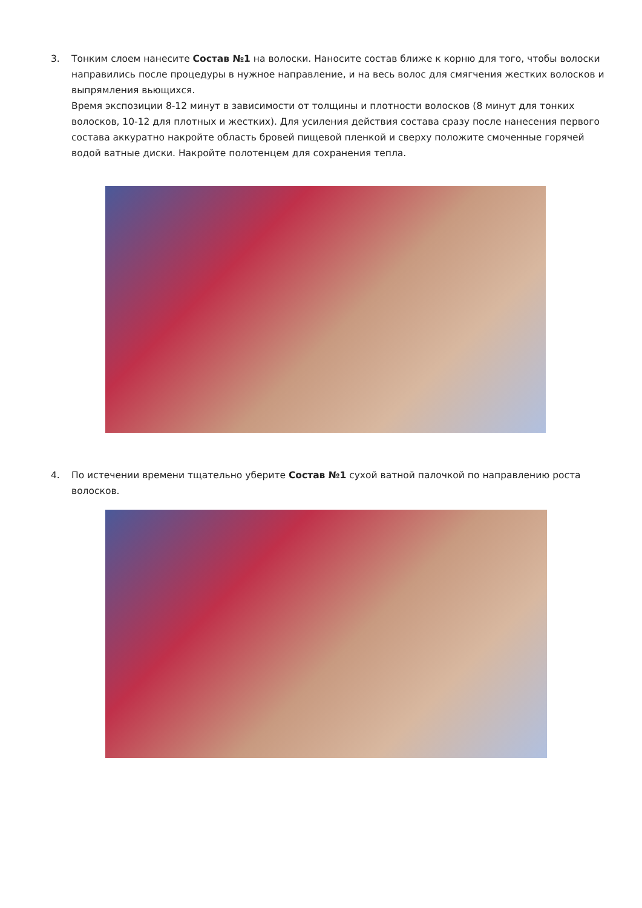3.
Тонким слоем нанесите Состав №1 на волоски. Наносите состав ближе к корню для того, чтобы волоски направились после процедуры в нужное направление, и на весь волос для смягчения жестких волосков и выпрямления вьющихся.
Время экспозиции 8-12 минут в зависимости от толщины и плотности волосков (8 минут для тонких волосков, 10-12 для плотных и жестких). Для усиления действия состава сразу после нанесения первого состава аккуратно накройте область бровей пищевой пленкой и сверху положите смоченные горячей водой ватные диски. Накройте полотенцем для сохранения тепла.
4.
По истечении времени тщательно уберите Состав №1 сухой ватной палочкой по направлению роста волосков.